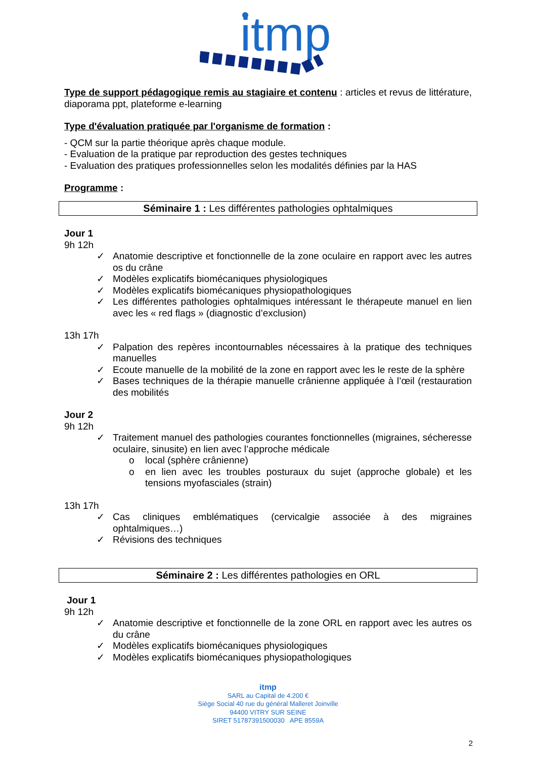itmp
Type de support pédagogique remis au stagiaire et contenu : articles et revus de littérature, diaporama ppt, plateforme e-learning
Type d'évaluation pratiquée par l'organisme de formation :
- QCM sur la partie théorique après chaque module.
- Evaluation de la pratique par reproduction des gestes techniques
- Evaluation des pratiques professionnelles selon les modalités définies par la HAS
Programme :
Séminaire 1 : Les différentes pathologies ophtalmiques
Jour 1
9h 12h
✓ Anatomie descriptive et fonctionnelle de la zone oculaire en rapport avec les autres os du crâne
✓ Modèles explicatifs biomécaniques physiologiques
✓ Modèles explicatifs biomécaniques physiopathologiques
✓ Les différentes pathologies ophtalmiques intéressant le thérapeute manuel en lien avec les « red flags » (diagnostic d’exclusion)
13h 17h
✓ Palpation des repères incontournables nécessaires à la pratique des techniques manuelles
✓ Ecoute manuelle de la mobilité de la zone en rapport avec les le reste de la sphère
✓ Bases techniques de la thérapie manuelle crânienne appliquée à l’œil (restauration des mobilités
Jour 2
9h 12h
✓ Traitement manuel des pathologies courantes fonctionnelles (migraines, sécheresse oculaire, sinusite) en lien avec l’approche médicale
o local (sphère crânienne)
o en lien avec les troubles posturaux du sujet (approche globale) et les tensions myofasciales (strain)
13h 17h
✓ Cas cliniques emblématiques (cervicalgie associée à des migraines ophtalmiques…)
✓ Révisions des techniques
Séminaire 2 : Les différentes pathologies en ORL
Jour 1
9h 12h
✓ Anatomie descriptive et fonctionnelle de la zone ORL en rapport avec les autres os du crâne
✓ Modèles explicatifs biomécaniques physiologiques
✓ Modèles explicatifs biomécaniques physiopathologiques
itmp
SARL au Capital de 4.200 €
Siège Social 40 rue du général Malleret Joinville
94400 VITRY SUR SEINE
SIRET 51787391500030 APE 8559A
2